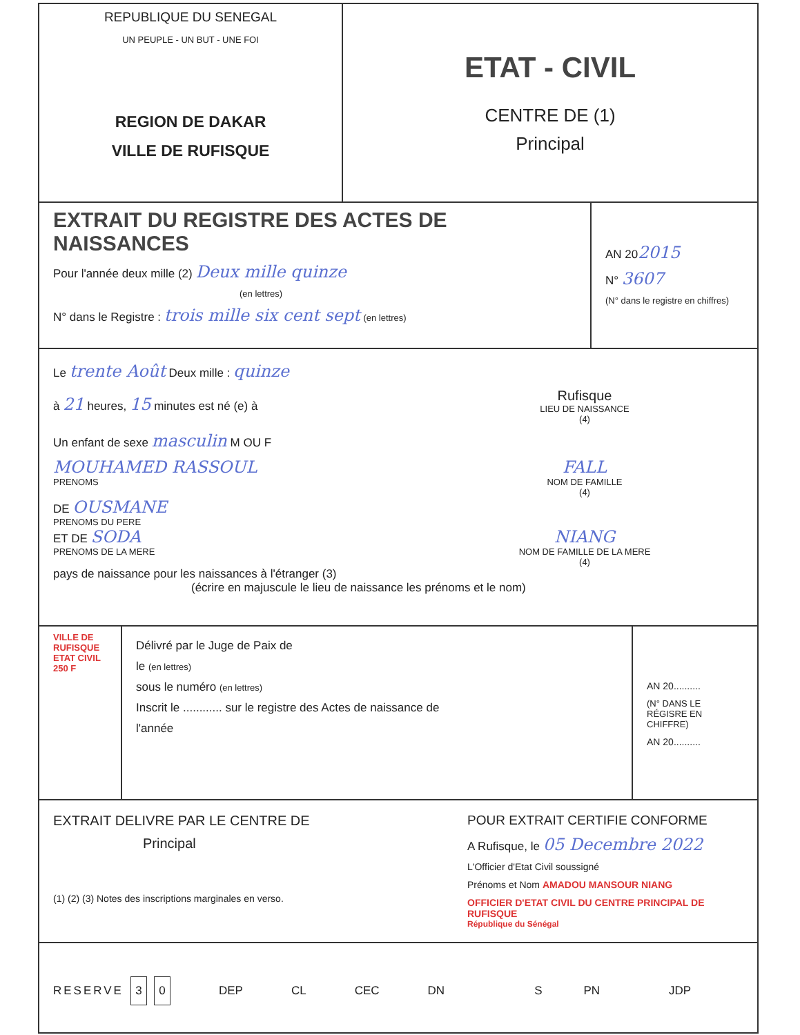REPUBLIQUE DU SENEGAL
UN PEUPLE - UN BUT - UNE FOI
REGION DE DAKAR
VILLE DE RUFISQUE
ETAT - CIVIL
CENTRE DE (1)
Principal
EXTRAIT DU REGISTRE DES ACTES DE NAISSANCES
Pour l'année deux mille (2) Deux mille quinze
(en lettres)
N° dans le Registre : trois mille six cent sept (en lettres)
AN 202015
N° 3607
(N° dans le registre en chiffres)
Le trente Août Deux mille : quinze
à 21 heures, 15 minutes est né (e) à
Rufisque
LIEU DE NAISSANCE
(4)
Un enfant de sexe masculin M OU F
MOUHAMED RASSOUL
PRENOMS
FALL
NOM DE FAMILLE
(4)
DE OUSMANE
PRENOMS DU PERE
ET DE SODA
PRENOMS DE LA MERE
NIANG
NOM DE FAMILLE DE LA MERE
(4)
pays de naissance pour les naissances à l'étranger (3)
(écrire en majuscule le lieu de naissance les prénoms et le nom)
VILLE DE RUFISQUE ETAT CIVIL 250 F
Délivré par le Juge de Paix de
le (en lettres)
sous le numéro (en lettres)
Inscrit le ............ sur le registre des Actes de naissance de
l'année
AN 20..........
(N° DANS LE RÉGISRE EN CHIFFRE)
AN 20..........
EXTRAIT DELIVRE PAR LE CENTRE DE
Principal
(1) (2) (3) Notes des inscriptions marginales en verso.
POUR EXTRAIT CERTIFIE CONFORME
A Rufisque, le 05 Decembre 2022
L'Officier d'Etat Civil soussigné
Prénoms et Nom AMADOU MANSOUR NIANG
OFFICIER D'ETAT CIVIL DU CENTRE PRINCIPAL DE RUFISQUE
République du Sénégal
RESERVE 3 0 DEP CL CEC DN S PN JDP